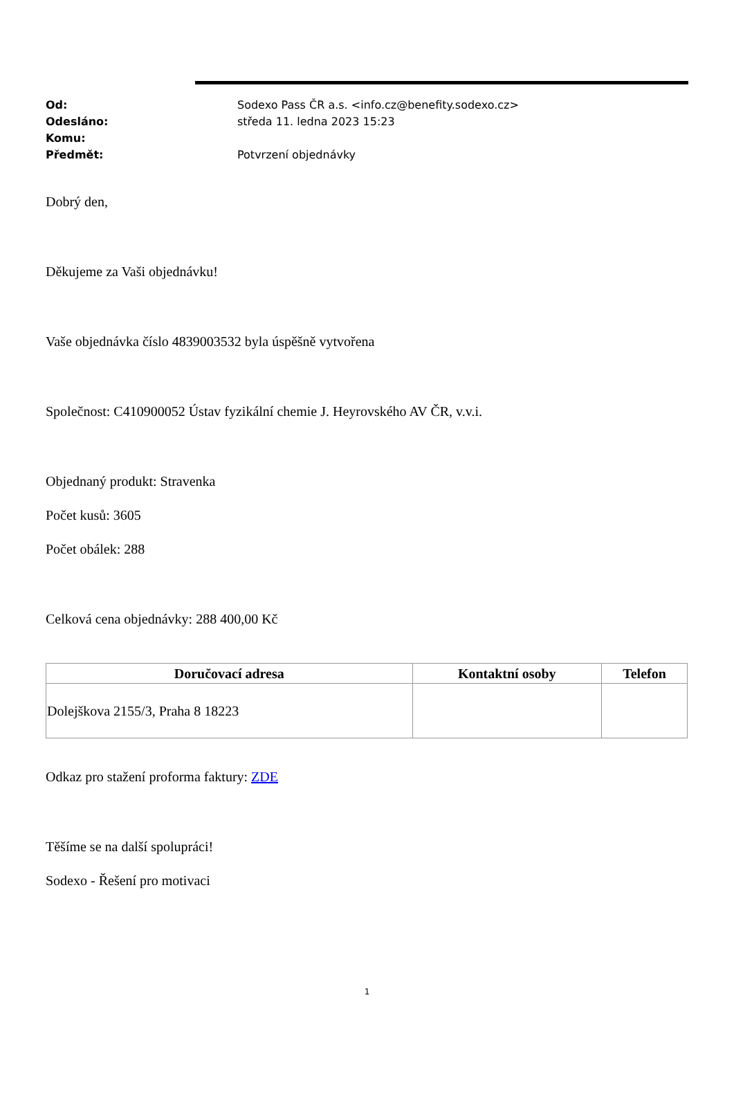Od: Sodexo Pass ČR a.s. <info.cz@benefity.sodexo.cz>
Odesláno: středa 11. ledna 2023 15:23
Komu:
Předmět: Potvrzení objednávky
Dobrý den,
Děkujeme za Vaši objednávku!
Vaše objednávka číslo 4839003532 byla úspěšně vytvořena
Společnost: C410900052 Ústav fyzikální chemie J. Heyrovského AV ČR, v.v.i.
Objednaný produkt: Stravenka
Počet kusů: 3605
Počet obálek: 288
Celková cena objednávky: 288 400,00 Kč
| Doručovací adresa | Kontaktní osoby | Telefon |
| --- | --- | --- |
| Dolejškova 2155/3, Praha 8 18223 | | |
Odkaz pro stažení proforma faktury: ZDE
Těšíme se na další spolupráci!
Sodexo - Řešení pro motivaci
1